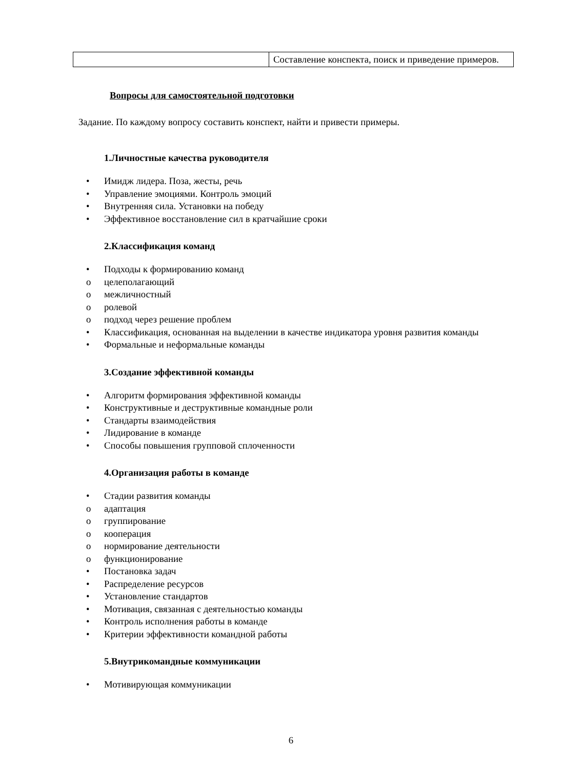| | Составление конспекта, поиск и приведение примеров. |
Вопросы для самостоятельной подготовки
Задание. По каждому вопросу составить конспект, найти и привести примеры.
1.Личностные качества руководителя
• Имидж лидера. Поза, жесты, речь
• Управление эмоциями. Контроль эмоций
• Внутренняя сила. Установки на победу
• Эффективное восстановление сил в кратчайшие сроки
2.Классификация команд
• Подходы к формированию команд
o целеполагающий
o межличностный
o ролевой
o подход через решение проблем
• Классификация, основанная на выделении в качестве индикатора уровня развития команды
• Формальные и неформальные команды
3.Создание эффективной команды
• Алгоритм формирования эффективной команды
• Конструктивные и деструктивные командные роли
• Стандарты взаимодействия
• Лидирование в команде
• Способы повышения групповой сплоченности
4.Организация работы в команде
• Стадии развития команды
o адаптация
o группирование
o кооперация
o нормирование деятельности
o функционирование
• Постановка задач
• Распределение ресурсов
• Установление стандартов
• Мотивация, связанная с деятельностью команды
• Контроль исполнения работы в команде
• Критерии эффективности командной работы
5.Внутрикомандные коммуникации
• Мотивирующая коммуникации
6